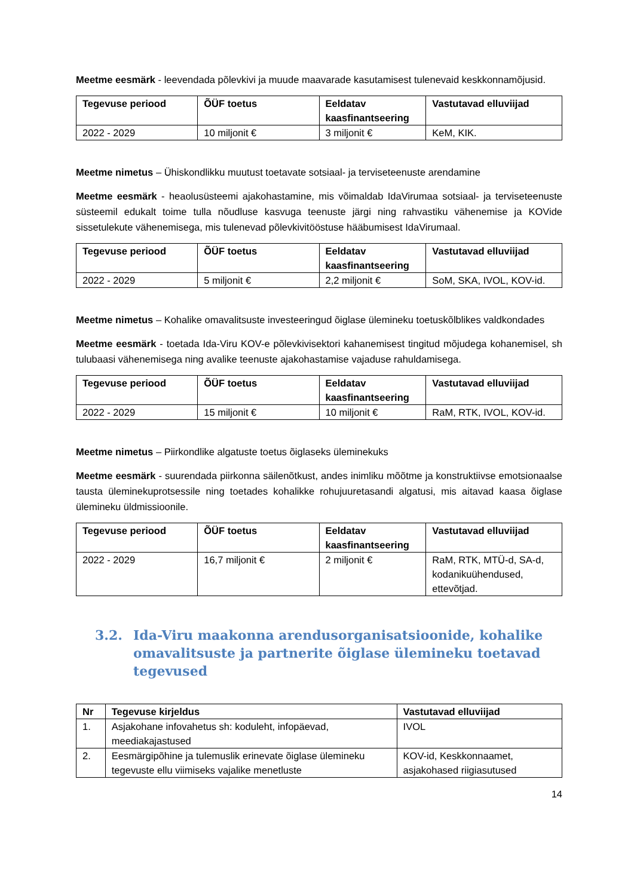Meetme eesmärk - leevendada põlevkivi ja muude maavarade kasutamisest tulenevaid keskkonnamõjusid.
| Tegevuse periood | ÕÜF toetus | Eeldatav kaasfinantseering | Vastutavad elluviijad |
| --- | --- | --- | --- |
| 2022 - 2029 | 10 miljonit € | 3 miljonit € | KeM, KIK. |
Meetme nimetus – Ühiskondlikku muutust toetavate sotsiaal- ja terviseteenuste arendamine
Meetme eesmärk - heaolusüsteemi ajakohastamine, mis võimaldab IdaVirumaa sotsiaal- ja terviseteenuste süsteemil edukalt toime tulla nõudluse kasvuga teenuste järgi ning rahvastiku vähenemise ja KOVide sissetulekute vähenemisega, mis tulenevad põlevkivitööstuse hääbumisest IdaVirumaal.
| Tegevuse periood | ÕÜF toetus | Eeldatav kaasfinantseering | Vastutavad elluviijad |
| --- | --- | --- | --- |
| 2022 - 2029 | 5 miljonit € | 2,2 miljonit € | SoM, SKA, IVOL, KOV-id. |
Meetme nimetus – Kohalike omavalitsuste investeeringud õiglase ülemineku toetuskõlblikes valdkondades
Meetme eesmärk - toetada Ida-Viru KOV-e põlevkivisektori kahanemisest tingitud mõjudega kohanemisel, sh tulubaasi vähenemisega ning avalike teenuste ajakohastamise vajaduse rahuldamisega.
| Tegevuse periood | ÕÜF toetus | Eeldatav kaasfinantseering | Vastutavad elluviijad |
| --- | --- | --- | --- |
| 2022 - 2029 | 15 miljonit € | 10 miljonit € | RaM, RTK, IVOL, KOV-id. |
Meetme nimetus – Piirkondlike algatuste toetus õiglaseks üleminekuks
Meetme eesmärk - suurendada piirkonna säilenõtkust, andes inimliku mõõtme ja konstruktiivse emotsionaalse tausta üleminekuprotsessile ning toetades kohalikke rohujuuretasandi algatusi, mis aitavad kaasa õiglase ülemineku üldmissioonile.
| Tegevuse periood | ÕÜF toetus | Eeldatav kaasfinantseering | Vastutavad elluviijad |
| --- | --- | --- | --- |
| 2022 - 2029 | 16,7 miljonit € | 2 miljonit € | RaM, RTK, MTÜ-d, SA-d, kodanikuühendused, ettevõtjad. |
3.2. Ida-Viru maakonna arendusorganisatsioonide, kohalike omavalitsuste ja partnerite õiglase ülemineku toetavad tegevused
| Nr | Tegevuse kirjeldus | Vastutavad elluviijad |
| --- | --- | --- |
| 1. | Asjakohane infovahetus sh: koduleht, infopäevad, meediakajastused | IVOL |
| 2. | Eesmärgipõhine ja tulemuslik erinevate õiglase ülemineku tegevuste ellu viimiseks vajalike menetluste | KOV-id, Keskkonnaamet, asjakohased riigiasutused |
14